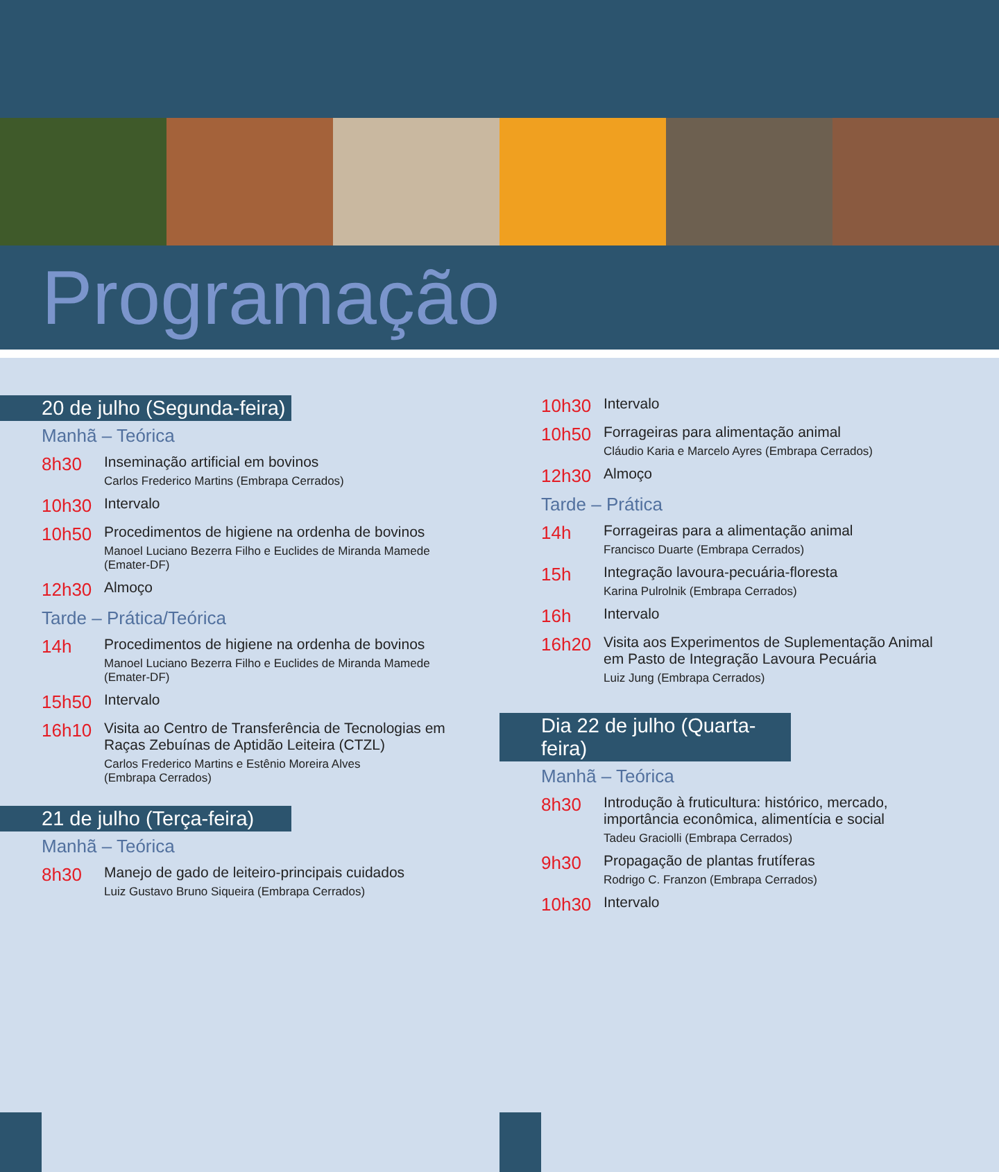Programação
20 de julho (Segunda-feira)
Manhã – Teórica
8h30
Inseminação artificial em bovinos
Carlos Frederico Martins (Embrapa Cerrados)
10h30
Intervalo
10h50
Procedimentos de higiene na ordenha de bovinos
Manoel Luciano Bezerra Filho e Euclides de Miranda Mamede (Emater-DF)
12h30
Almoço
Tarde – Prática/Teórica
14h
Procedimentos de higiene na ordenha de bovinos
Manoel Luciano Bezerra Filho e Euclides de Miranda Mamede (Emater-DF)
15h50
Intervalo
16h10
Visita ao Centro de Transferência de Tecnologias em Raças Zebuínas de Aptidão Leiteira (CTZL)
Carlos Frederico Martins e Estênio Moreira Alves
(Embrapa Cerrados)
21 de julho (Terça-feira)
Manhã – Teórica
8h30
Manejo de gado de leiteiro-principais cuidados
Luiz Gustavo Bruno Siqueira (Embrapa Cerrados)
10h30
Intervalo
10h50
Forrageiras para alimentação animal
Cláudio Karia e Marcelo Ayres (Embrapa Cerrados)
12h30
Almoço
Tarde – Prática
14h
Forrageiras para a alimentação animal
Francisco Duarte (Embrapa Cerrados)
15h
Integração lavoura-pecuária-floresta
Karina Pulrolnik (Embrapa Cerrados)
16h
Intervalo
16h20
Visita aos Experimentos de Suplementação Animal em Pasto de Integração Lavoura Pecuária
Luiz Jung (Embrapa Cerrados)
Dia 22 de julho (Quarta-feira)
Manhã – Teórica
8h30
Introdução à fruticultura: histórico, mercado, importância econômica, alimentícia e social
Tadeu Graciolli (Embrapa Cerrados)
9h30
Propagação de plantas frutíferas
Rodrigo C. Franzon (Embrapa Cerrados)
10h30
Intervalo